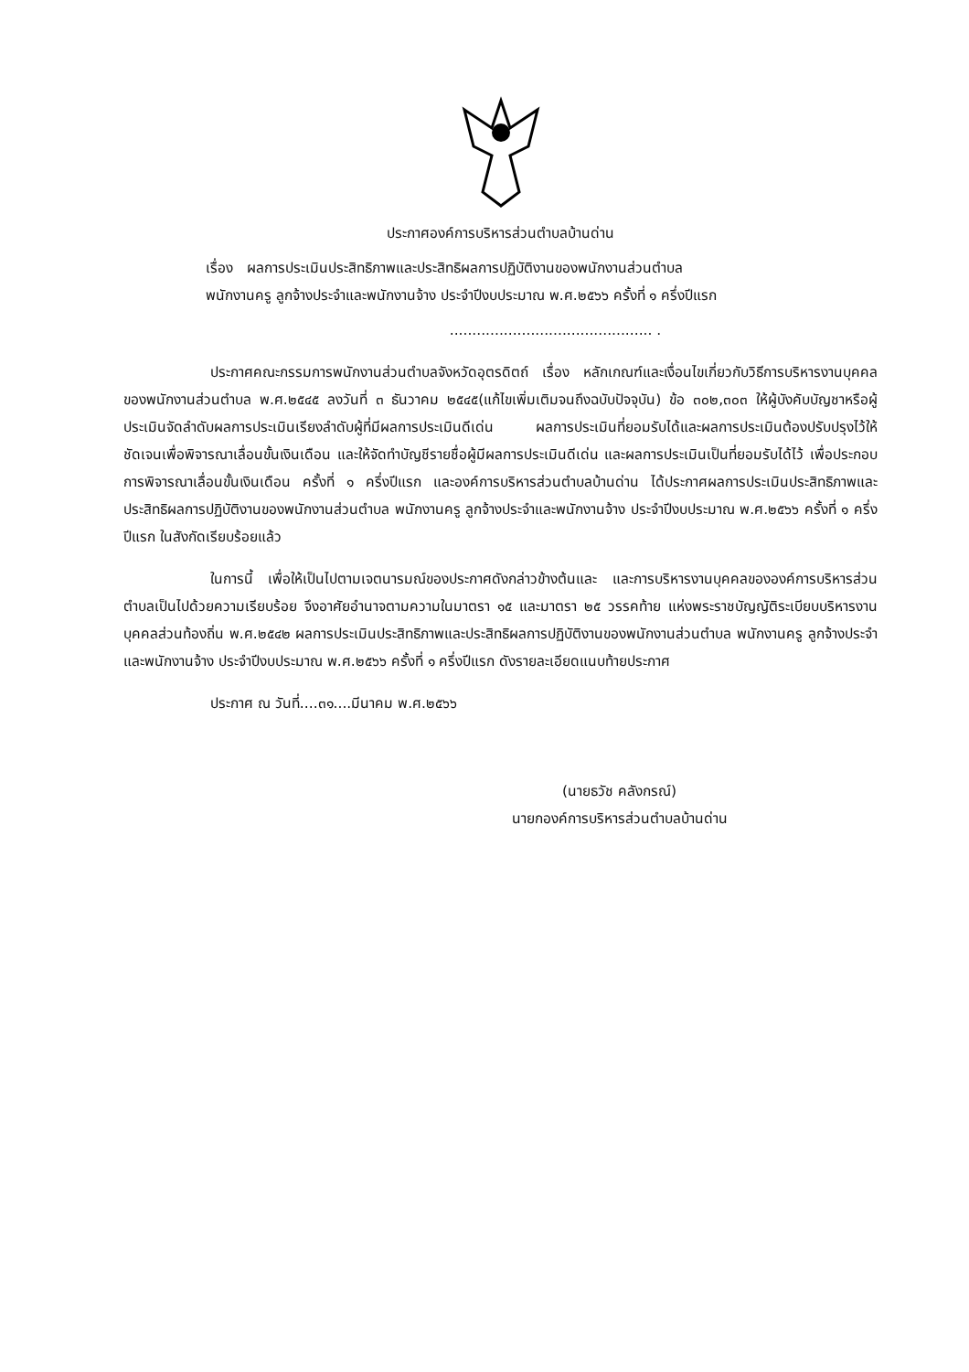ประกาศองค์การบริหารส่วนตำบลบ้านด่าน
เรื่อง ผลการประเมินประสิทธิภาพและประสิทธิผลการปฏิบัติงานของพนักงานส่วนตำบล
พนักงานครู ลูกจ้างประจำและพนักงานจ้าง ประจำปีงบประมาณ พ.ศ.๒๕๖๖ ครั้งที่ ๑ ครึ่งปีแรก
............................................. .
ประกาศคณะกรรมการพนักงานส่วนตำบลจังหวัดอุตรดิตถ์ เรื่อง หลักเกณฑ์และเงื่อนไขเกี่ยวกับวิธีการบริหารงานบุคคลของพนักงานส่วนตำบล พ.ศ.๒๕๔๕ ลงวันที่ ๓ ธันวาคม ๒๕๔๕(แก้ไขเพิ่มเติมจนถึงฉบับปัจจุบัน) ข้อ ๓๐๒,๓๐๓ ให้ผู้บังคับบัญชาหรือผู้ประเมินจัดลำดับผลการประเมินเรียงลำดับผู้ที่มีผลการประเมินดีเด่น ผลการประเมินที่ยอมรับได้และผลการประเมินต้องปรับปรุงไว้ให้ชัดเจนเพื่อพิจารณาเลื่อนขั้นเงินเดือน และให้จัดทำบัญชีรายชื่อผู้มีผลการประเมินดีเด่น และผลการประเมินเป็นที่ยอมรับได้ไว้ เพื่อประกอบการพิจารณาเลื่อนขั้นเงินเดือน ครั้งที่ ๑ ครึ่งปีแรก และองค์การบริหารส่วนตำบลบ้านด่าน ได้ประกาศผลการประเมินประสิทธิภาพและประสิทธิผลการปฏิบัติงานของพนักงานส่วนตำบล พนักงานครู ลูกจ้างประจำและพนักงานจ้าง ประจำปีงบประมาณ พ.ศ.๒๕๖๖ ครั้งที่ ๑ ครึ่งปีแรก ในสังกัดเรียบร้อยแล้ว
ในการนี้ เพื่อให้เป็นไปตามเจตนารมณ์ของประกาศดังกล่าวข้างต้นและ และการบริหารงานบุคคลขององค์การบริหารส่วนตำบลเป็นไปด้วยความเรียบร้อย จึงอาศัยอำนาจตามความในมาตรา ๑๕ และมาตรา ๒๕ วรรคท้าย แห่งพระราชบัญญัติระเบียบบริหารงานบุคคลส่วนท้องถิ่น พ.ศ.๒๕๔๒ ผลการประเมินประสิทธิภาพและประสิทธิผลการปฏิบัติงานของพนักงานส่วนตำบล พนักงานครู ลูกจ้างประจำและพนักงานจ้าง ประจำปีงบประมาณ พ.ศ.๒๕๖๖ ครั้งที่ ๑ ครึ่งปีแรก ดังรายละเอียดแนบท้ายประกาศ
ประกาศ ณ วันที่....๓๑....มีนาคม พ.ศ.๒๕๖๖
(นายธวัช คลังกรณ์)
นายกองค์การบริหารส่วนตำบลบ้านด่าน